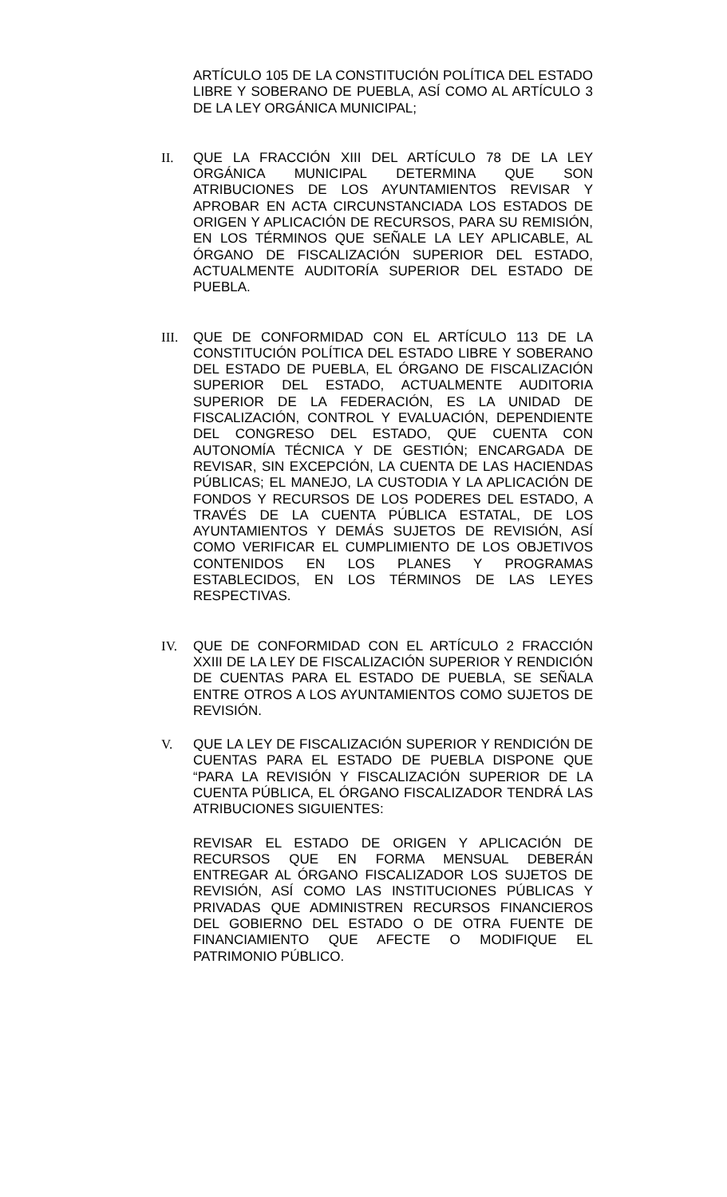ARTÍCULO 105 DE LA CONSTITUCIÓN POLÍTICA DEL ESTADO LIBRE Y SOBERANO DE PUEBLA, ASÍ COMO AL ARTÍCULO 3 DE LA LEY ORGÁNICA MUNICIPAL;
II. QUE LA FRACCIÓN XIII DEL ARTÍCULO 78 DE LA LEY ORGÁNICA MUNICIPAL DETERMINA QUE SON ATRIBUCIONES DE LOS AYUNTAMIENTOS REVISAR Y APROBAR EN ACTA CIRCUNSTANCIADA LOS ESTADOS DE ORIGEN Y APLICACIÓN DE RECURSOS, PARA SU REMISIÓN, EN LOS TÉRMINOS QUE SEÑALE LA LEY APLICABLE, AL ÓRGANO DE FISCALIZACIÓN SUPERIOR DEL ESTADO, ACTUALMENTE AUDITORÍA SUPERIOR DEL ESTADO DE PUEBLA.
III.
QUE DE CONFORMIDAD CON EL ARTÍCULO 113 DE LA CONSTITUCIÓN POLÍTICA DEL ESTADO LIBRE Y SOBERANO DEL ESTADO DE PUEBLA, EL ÓRGANO DE FISCALIZACIÓN SUPERIOR DEL ESTADO, ACTUALMENTE AUDITORIA SUPERIOR DE LA FEDERACIÓN, ES LA UNIDAD DE FISCALIZACIÓN, CONTROL Y EVALUACIÓN, DEPENDIENTE DEL CONGRESO DEL ESTADO, QUE CUENTA CON AUTONOMÍA TÉCNICA Y DE GESTIÓN; ENCARGADA DE REVISAR, SIN EXCEPCIÓN, LA CUENTA DE LAS HACIENDAS PÚBLICAS; EL MANEJO, LA CUSTODIA Y LA APLICACIÓN DE FONDOS Y RECURSOS DE LOS PODERES DEL ESTADO, A TRAVÉS DE LA CUENTA PÚBLICA ESTATAL, DE LOS AYUNTAMIENTOS Y DEMÁS SUJETOS DE REVISIÓN, ASÍ COMO VERIFICAR EL CUMPLIMIENTO DE LOS OBJETIVOS CONTENIDOS EN LOS PLANES Y PROGRAMAS ESTABLECIDOS, EN LOS TÉRMINOS DE LAS LEYES RESPECTIVAS.
IV. QUE DE CONFORMIDAD CON EL ARTÍCULO 2 FRACCIÓN XXIII DE LA LEY DE FISCALIZACIÓN SUPERIOR Y RENDICIÓN DE CUENTAS PARA EL ESTADO DE PUEBLA, SE SEÑALA ENTRE OTROS A LOS AYUNTAMIENTOS COMO SUJETOS DE REVISIÓN.
V. QUE LA LEY DE FISCALIZACIÓN SUPERIOR Y RENDICIÓN DE CUENTAS PARA EL ESTADO DE PUEBLA DISPONE QUE “PARA LA REVISIÓN Y FISCALIZACIÓN SUPERIOR DE LA CUENTA PÚBLICA, EL ÓRGANO FISCALIZADOR TENDRÁ LAS ATRIBUCIONES SIGUIENTES:
REVISAR EL ESTADO DE ORIGEN Y APLICACIÓN DE RECURSOS QUE EN FORMA MENSUAL DEBERÁN ENTREGAR AL ÓRGANO FISCALIZADOR LOS SUJETOS DE REVISIÓN, ASÍ COMO LAS INSTITUCIONES PÚBLICAS Y PRIVADAS QUE ADMINISTREN RECURSOS FINANCIEROS DEL GOBIERNO DEL ESTADO O DE OTRA FUENTE DE FINANCIAMIENTO QUE AFECTE O MODIFIQUE EL PATRIMONIO PÚBLICO.